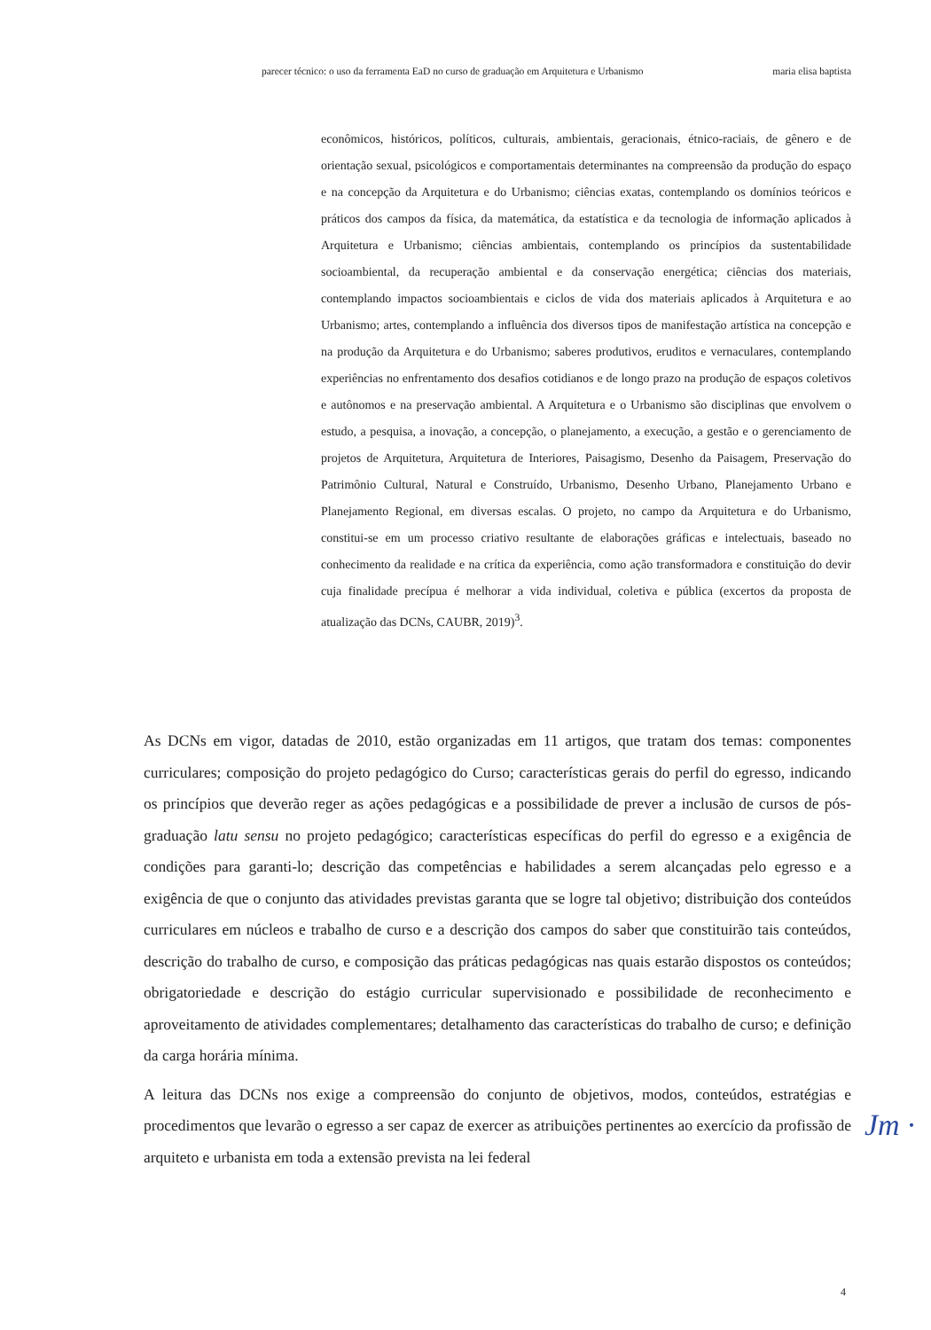parecer técnico: o uso da ferramenta EaD no curso de graduação em Arquitetura e Urbanismo maria elisa baptista
econômicos, históricos, políticos, culturais, ambientais, geracionais, étnico-raciais, de gênero e de orientação sexual, psicológicos e comportamentais determinantes na compreensão da produção do espaço e na concepção da Arquitetura e do Urbanismo; ciências exatas, contemplando os domínios teóricos e práticos dos campos da física, da matemática, da estatística e da tecnologia de informação aplicados à Arquitetura e Urbanismo; ciências ambientais, contemplando os princípios da sustentabilidade socioambiental, da recuperação ambiental e da conservação energética; ciências dos materiais, contemplando impactos socioambientais e ciclos de vida dos materiais aplicados à Arquitetura e ao Urbanismo; artes, contemplando a influência dos diversos tipos de manifestação artística na concepção e na produção da Arquitetura e do Urbanismo; saberes produtivos, eruditos e vernaculares, contemplando experiências no enfrentamento dos desafios cotidianos e de longo prazo na produção de espaços coletivos e autônomos e na preservação ambiental. A Arquitetura e o Urbanismo são disciplinas que envolvem o estudo, a pesquisa, a inovação, a concepção, o planejamento, a execução, a gestão e o gerenciamento de projetos de Arquitetura, Arquitetura de Interiores, Paisagismo, Desenho da Paisagem, Preservação do Patrimônio Cultural, Natural e Construído, Urbanismo, Desenho Urbano, Planejamento Urbano e Planejamento Regional, em diversas escalas. O projeto, no campo da Arquitetura e do Urbanismo, constitui-se em um processo criativo resultante de elaborações gráficas e intelectuais, baseado no conhecimento da realidade e na crítica da experiência, como ação transformadora e constituição do devir cuja finalidade precípua é melhorar a vida individual, coletiva e pública (excertos da proposta de atualização das DCNs, CAUBR, 2019)<sup>3</sup>.
As DCNs em vigor, datadas de 2010, estão organizadas em 11 artigos, que tratam dos temas: componentes curriculares; composição do projeto pedagógico do Curso; características gerais do perfil do egresso, indicando os princípios que deverão reger as ações pedagógicas e a possibilidade de prever a inclusão de cursos de pós-graduação latu sensu no projeto pedagógico; características específicas do perfil do egresso e a exigência de condições para garanti-lo; descrição das competências e habilidades a serem alcançadas pelo egresso e a exigência de que o conjunto das atividades previstas garanta que se logre tal objetivo; distribuição dos conteúdos curriculares em núcleos e trabalho de curso e a descrição dos campos do saber que constituirão tais conteúdos, descrição do trabalho de curso, e composição das práticas pedagógicas nas quais estarão dispostos os conteúdos; obrigatoriedade e descrição do estágio curricular supervisionado e possibilidade de reconhecimento e aproveitamento de atividades complementares; detalhamento das características do trabalho de curso; e definição da carga horária mínima.
A leitura das DCNs nos exige a compreensão do conjunto de objetivos, modos, conteúdos, estratégias e procedimentos que levarão o egresso a ser capaz de exercer as atribuições pertinentes ao exercício da profissão de arquiteto e urbanista em toda a extensão prevista na lei federal
Jm ·
4